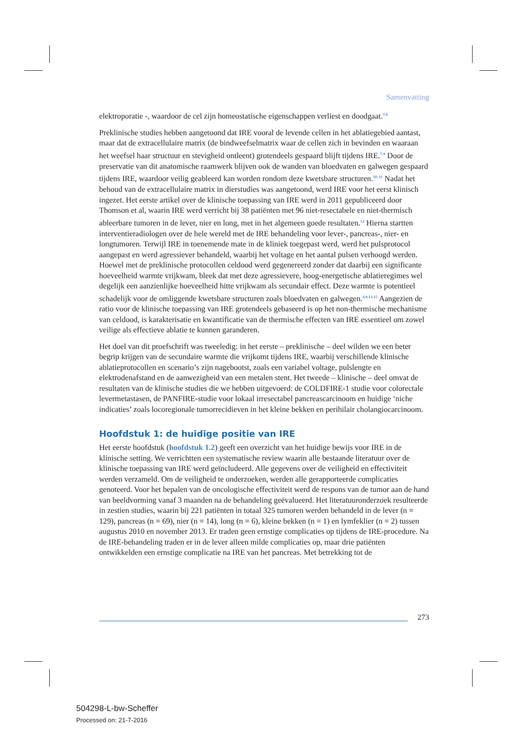Samenvatting
elektroporatie -, waardoor de cel zijn homeostatische eigenschappen verliest en doodgaat.<sup>3-6</sup>
Preklinische studies hebben aangetoond dat IRE vooral de levende cellen in het ablatiegebied aantast, maar dat de extracellulaire matrix (de bindweefselmatrix waar de cellen zich in bevinden en waaraan het weefsel haar structuur en stevigheid ontleent) grotendeels gespaard blijft tijdens IRE.<sup>7-9</sup> Door de preservatie van dit anatomische raamwerk blijven ook de wanden van bloedvaten en galwegen gespaard tijdens IRE, waardoor veilig geableerd kan worden rondom deze kwetsbare structuren.<sup>10, 11</sup> Nadat het behoud van de extracellulaire matrix in dierstudies was aangetoond, werd IRE voor het eerst klinisch ingezet. Het eerste artikel over de klinische toepassing van IRE werd in 2011 gepubliceerd door Thomson et al, waarin IRE werd verricht bij 38 patiënten met 96 niet-resectabele en niet-thermisch ableerbare tumoren in de lever, nier en long, met in het algemeen goede resultaten.<sup>12</sup> Hierna startten interventieradiologen over de hele wereld met de IRE behandeling voor lever-, pancreas-, nier- en longtumoren. Terwijl IRE in toenemende mate in de kliniek toegepast werd, werd het pulsprotocol aangepast en werd agressiever behandeld, waarbij het voltage en het aantal pulsen verhoogd werden. Hoewel met de preklinische protocollen celdood werd gegenereerd zonder dat daarbij een significante hoeveelheid warmte vrijkwam, bleek dat met deze agressievere, hoog-energetische ablatieregimes wel degelijk een aanzienlijke hoeveelheid hitte vrijkwam als secundair effect. Deze warmte is potentieel schadelijk voor de omliggende kwetsbare structuren zoals bloedvaten en galwegen.<sup>4,9,13-15</sup> Aangezien de ratio voor de klinische toepassing van IRE grotendeels gebaseerd is op het non-thermische mechanisme van celdood, is karakterisatie en kwantificatie van de thermische effecten van IRE essentieel om zowel veilige als effectieve ablatie te kunnen garanderen.
Het doel van dit proefschrift was tweeledig: in het eerste – preklinische – deel wilden we een beter begrip krijgen van de secundaire warmte die vrijkomt tijdens IRE, waarbij verschillende klinische ablatieprotocollen en scenario’s zijn nagebootst, zoals een variabel voltage, pulslengte en elektrodenafstand en de aanwezigheid van een metalen stent. Het tweede – klinische – deel omvat de resultaten van de klinische studies die we hebben uitgevoerd: de COLDFIRE-1 studie voor colorectale levermetastasen, de PANFIRE-studie voor lokaal irresectabel pancreascarcinoom en huidige ‘niche indicaties’ zoals locoregionale tumorrecidieven in het kleine bekken en perihilair cholangiocarcinoom.
Hoofdstuk 1: de huidige positie van IRE
Het eerste hoofdstuk (hoofdstuk 1.2) geeft een overzicht van het huidige bewijs voor IRE in de klinische setting. We verrichtten een systematische review waarin alle bestaande literatuur over de klinische toepassing van IRE werd geïncludeerd. Alle gegevens over de veiligheid en effectiviteit werden verzameld. Om de veiligheid te onderzoeken, werden alle gerapporteerde complicaties genoteerd. Voor het bepalen van de oncologische effectiviteit werd de respons van de tumor aan de hand van beeldvorming vanaf 3 maanden na de behandeling geëvalueerd. Het literatuuronderzoek resulteerde in zestien studies, waarin bij 221 patiënten in totaal 325 tumoren werden behandeld in de lever (n = 129), pancreas (n = 69), nier (n = 14), long (n = 6), kleine bekken (n = 1) en lymfeklier (n = 2) tussen augustus 2010 en november 2013. Er traden geen ernstige complicaties op tijdens de IRE-procedure. Na de IRE-behandeling traden er in de lever alleen milde complicaties op, maar drie patiënten ontwikkelden een ernstige complicatie na IRE van het pancreas. Met betrekking tot de
273
504298-L-bw-Scheffer
Processed on: 21-7-2016